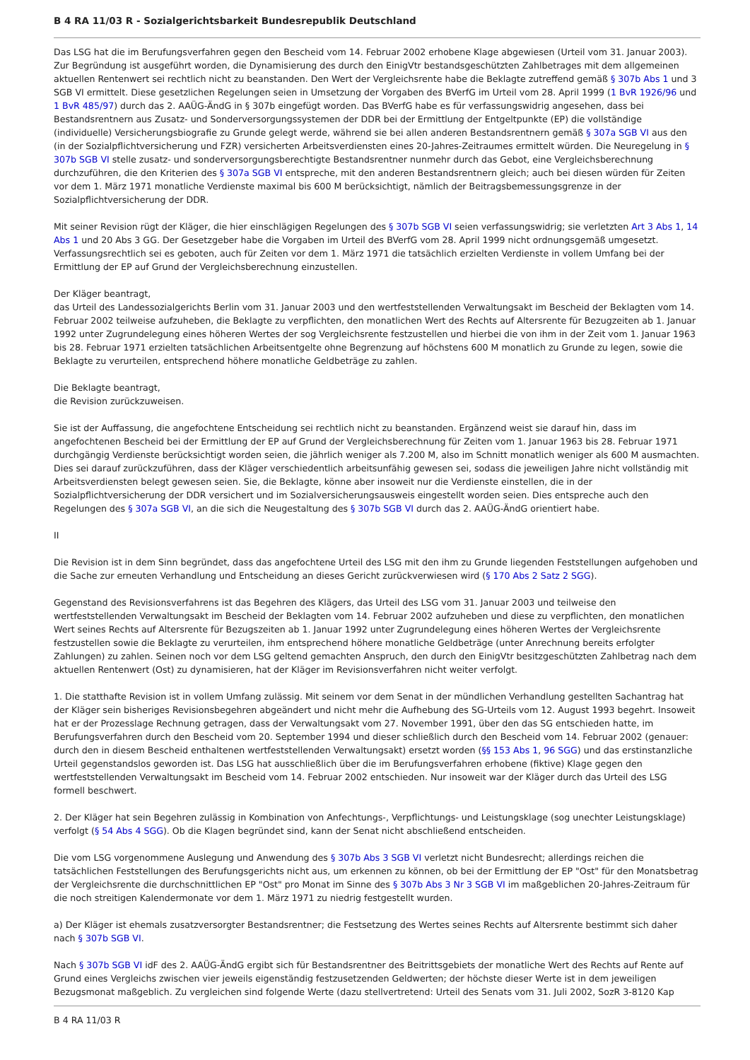B 4 RA 11/03 R - Sozialgerichtsbarkeit Bundesrepublik Deutschland
Das LSG hat die im Berufungsverfahren gegen den Bescheid vom 14. Februar 2002 erhobene Klage abgewiesen (Urteil vom 31. Januar 2003). Zur Begründung ist ausgeführt worden, die Dynamisierung des durch den EinigVtr bestandsgeschützten Zahlbetrages mit dem allgemeinen aktuellen Rentenwert sei rechtlich nicht zu beanstanden. Den Wert der Vergleichsrente habe die Beklagte zutreffend gemäß § 307b Abs 1 und 3 SGB VI ermittelt. Diese gesetzlichen Regelungen seien in Umsetzung der Vorgaben des BVerfG im Urteil vom 28. April 1999 (1 BvR 1926/96 und 1 BvR 485/97) durch das 2. AAÜG-ÄndG in § 307b eingefügt worden. Das BVerfG habe es für verfassungswidrig angesehen, dass bei Bestandsrentnern aus Zusatz- und Sonderversorgungssystemen der DDR bei der Ermittlung der Entgeltpunkte (EP) die vollständige (individuelle) Versicherungsbiografie zu Grunde gelegt werde, während sie bei allen anderen Bestandsrentnern gemäß § 307a SGB VI aus den (in der Sozialpflichtversicherung und FZR) versicherten Arbeitsverdiensten eines 20-Jahres-Zeitraumes ermittelt würden. Die Neuregelung in § 307b SGB VI stelle zusatz- und sonderversorgungsberechtigte Bestandsrentner nunmehr durch das Gebot, eine Vergleichsberechnung durchzuführen, die den Kriterien des § 307a SGB VI entspreche, mit den anderen Bestandsrentnern gleich; auch bei diesen würden für Zeiten vor dem 1. März 1971 monatliche Verdienste maximal bis 600 M berücksichtigt, nämlich der Beitragsbemessungsgrenze in der Sozialpflichtversicherung der DDR.
Mit seiner Revision rügt der Kläger, die hier einschlägigen Regelungen des § 307b SGB VI seien verfassungswidrig; sie verletzten Art 3 Abs 1, 14 Abs 1 und 20 Abs 3 GG. Der Gesetzgeber habe die Vorgaben im Urteil des BVerfG vom 28. April 1999 nicht ordnungsgemäß umgesetzt. Verfassungsrechtlich sei es geboten, auch für Zeiten vor dem 1. März 1971 die tatsächlich erzielten Verdienste in vollem Umfang bei der Ermittlung der EP auf Grund der Vergleichsberechnung einzustellen.
Der Kläger beantragt,
das Urteil des Landessozialgerichts Berlin vom 31. Januar 2003 und den wertfeststellenden Verwaltungsakt im Bescheid der Beklagten vom 14. Februar 2002 teilweise aufzuheben, die Beklagte zu verpflichten, den monatlichen Wert des Rechts auf Altersrente für Bezugzeiten ab 1. Januar 1992 unter Zugrundelegung eines höheren Wertes der sog Vergleichsrente festzustellen und hierbei die von ihm in der Zeit vom 1. Januar 1963 bis 28. Februar 1971 erzielten tatsächlichen Arbeitsentgelte ohne Begrenzung auf höchstens 600 M monatlich zu Grunde zu legen, sowie die Beklagte zu verurteilen, entsprechend höhere monatliche Geldbeträge zu zahlen.
Die Beklagte beantragt,
die Revision zurückzuweisen.
Sie ist der Auffassung, die angefochtene Entscheidung sei rechtlich nicht zu beanstanden. Ergänzend weist sie darauf hin, dass im angefochtenen Bescheid bei der Ermittlung der EP auf Grund der Vergleichsberechnung für Zeiten vom 1. Januar 1963 bis 28. Februar 1971 durchgängig Verdienste berücksichtigt worden seien, die jährlich weniger als 7.200 M, also im Schnitt monatlich weniger als 600 M ausmachten. Dies sei darauf zurückzuführen, dass der Kläger verschiedentlich arbeitsunfähig gewesen sei, sodass die jeweiligen Jahre nicht vollständig mit Arbeitsverdiensten belegt gewesen seien. Sie, die Beklagte, könne aber insoweit nur die Verdienste einstellen, die in der Sozialpflichtversicherung der DDR versichert und im Sozialversicherungsausweis eingestellt worden seien. Dies entspreche auch den Regelungen des § 307a SGB VI, an die sich die Neugestaltung des § 307b SGB VI durch das 2. AAÜG-ÄndG orientiert habe.
II
Die Revision ist in dem Sinn begründet, dass das angefochtene Urteil des LSG mit den ihm zu Grunde liegenden Feststellungen aufgehoben und die Sache zur erneuten Verhandlung und Entscheidung an dieses Gericht zurückverwiesen wird (§ 170 Abs 2 Satz 2 SGG).
Gegenstand des Revisionsverfahrens ist das Begehren des Klägers, das Urteil des LSG vom 31. Januar 2003 und teilweise den wertfeststellenden Verwaltungsakt im Bescheid der Beklagten vom 14. Februar 2002 aufzuheben und diese zu verpflichten, den monatlichen Wert seines Rechts auf Altersrente für Bezugszeiten ab 1. Januar 1992 unter Zugrundelegung eines höheren Wertes der Vergleichsrente festzustellen sowie die Beklagte zu verurteilen, ihm entsprechend höhere monatliche Geldbeträge (unter Anrechnung bereits erfolgter Zahlungen) zu zahlen. Seinen noch vor dem LSG geltend gemachten Anspruch, den durch den EinigVtr besitzgeschützten Zahlbetrag nach dem aktuellen Rentenwert (Ost) zu dynamisieren, hat der Kläger im Revisionsverfahren nicht weiter verfolgt.
1. Die statthafte Revision ist in vollem Umfang zulässig. Mit seinem vor dem Senat in der mündlichen Verhandlung gestellten Sachantrag hat der Kläger sein bisheriges Revisionsbegehren abgeändert und nicht mehr die Aufhebung des SG-Urteils vom 12. August 1993 begehrt. Insoweit hat er der Prozesslage Rechnung getragen, dass der Verwaltungsakt vom 27. November 1991, über den das SG entschieden hatte, im Berufungsverfahren durch den Bescheid vom 20. September 1994 und dieser schließlich durch den Bescheid vom 14. Februar 2002 (genauer: durch den in diesem Bescheid enthaltenen wertfeststellenden Verwaltungsakt) ersetzt worden (§§ 153 Abs 1, 96 SGG) und das erstinstanzliche Urteil gegenstandslos geworden ist. Das LSG hat ausschließlich über die im Berufungsverfahren erhobene (fiktive) Klage gegen den wertfeststellenden Verwaltungsakt im Bescheid vom 14. Februar 2002 entschieden. Nur insoweit war der Kläger durch das Urteil des LSG formell beschwert.
2. Der Kläger hat sein Begehren zulässig in Kombination von Anfechtungs-, Verpflichtungs- und Leistungsklage (sog unechter Leistungsklage) verfolgt (§ 54 Abs 4 SGG). Ob die Klagen begründet sind, kann der Senat nicht abschließend entscheiden.
Die vom LSG vorgenommene Auslegung und Anwendung des § 307b Abs 3 SGB VI verletzt nicht Bundesrecht; allerdings reichen die tatsächlichen Feststellungen des Berufungsgerichts nicht aus, um erkennen zu können, ob bei der Ermittlung der EP "Ost" für den Monatsbetrag der Vergleichsrente die durchschnittlichen EP "Ost" pro Monat im Sinne des § 307b Abs 3 Nr 3 SGB VI im maßgeblichen 20-Jahres-Zeitraum für die noch streitigen Kalendermonate vor dem 1. März 1971 zu niedrig festgestellt wurden.
a) Der Kläger ist ehemals zusatzversorgter Bestandsrentner; die Festsetzung des Wertes seines Rechts auf Altersrente bestimmt sich daher nach § 307b SGB VI.
Nach § 307b SGB VI idF des 2. AAÜG-ÄndG ergibt sich für Bestandsrentner des Beitrittsgebiets der monatliche Wert des Rechts auf Rente auf Grund eines Vergleichs zwischen vier jeweils eigenständig festzusetzenden Geldwerten; der höchste dieser Werte ist in dem jeweiligen Bezugsmonat maßgeblich. Zu vergleichen sind folgende Werte (dazu stellvertretend: Urteil des Senats vom 31. Juli 2002, SozR 3-8120 Kap
B 4 RA 11/03 R